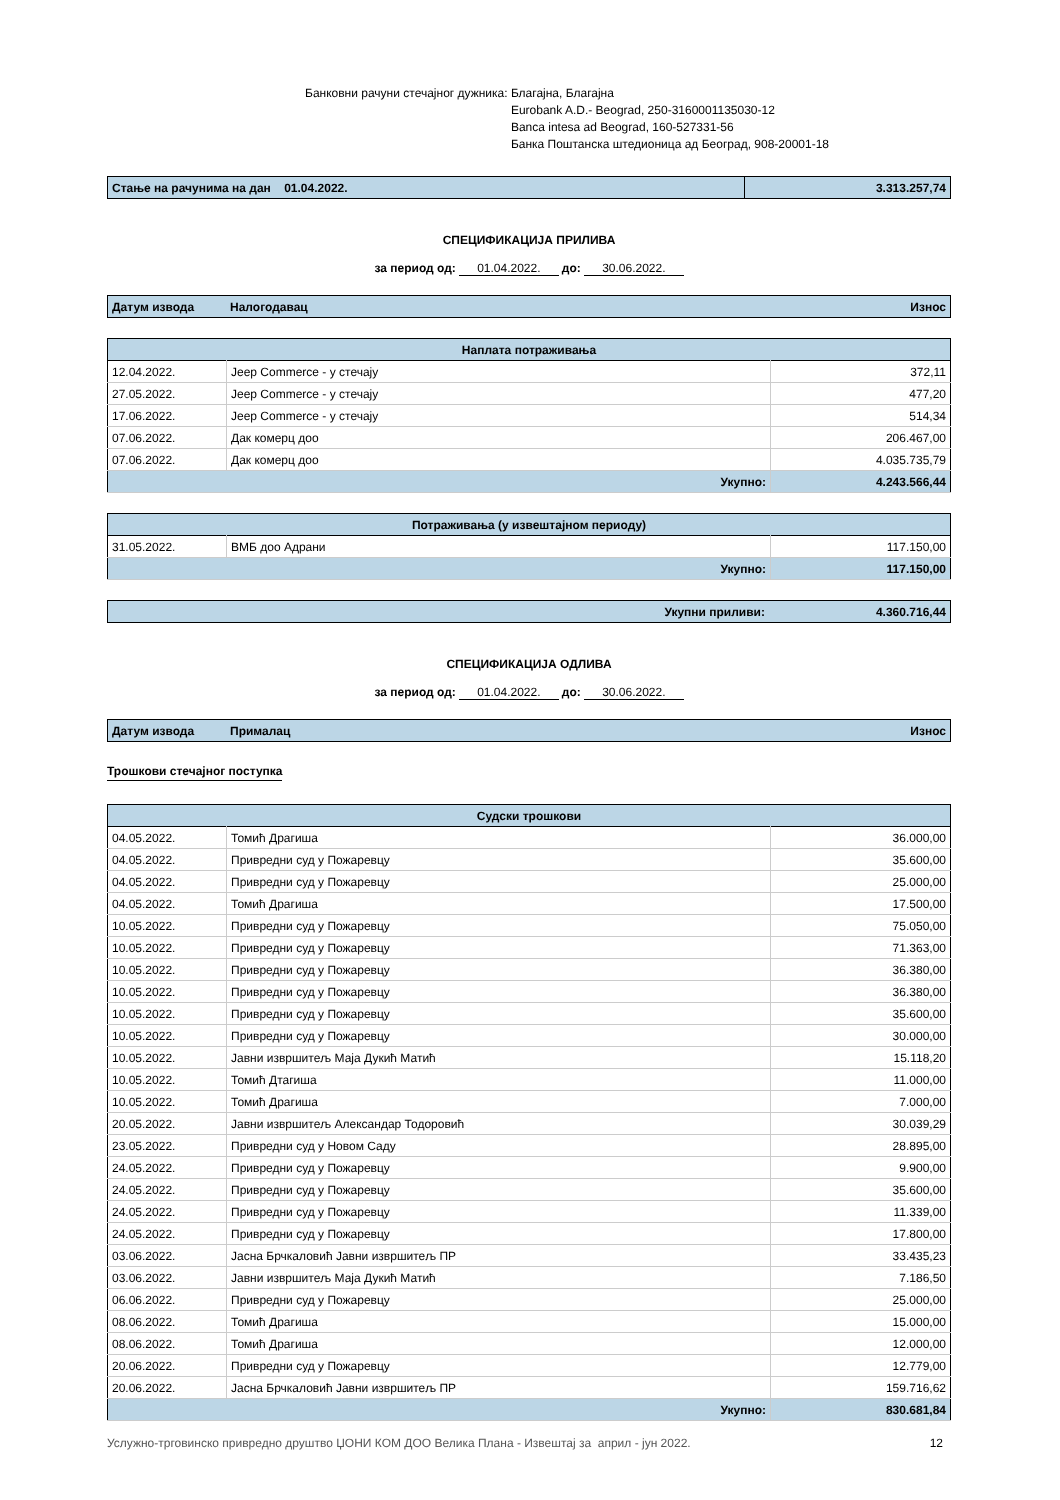Банковни рачуни стечајног дужника:
Благајна, Благајна
Eurobank A.D.- Beograd, 250-3160001135030-12
Banca intesa ad Beograd, 160-527331-56
Банка Поштанска штедионица ад Београд, 908-20001-18
| Стање на рачунима на дан 01.04.2022. | 3.313.257,74 |
СПЕЦИФИКАЦИЈА ПРИЛИВА
за период од: 01.04.2022. до: 30.06.2022.
| Датум извода | Налогодавац | Износ |
| Наплата потраживања | | |
| --- | --- | --- |
| 12.04.2022. | Jeep Commerce - у стечају | 372,11 |
| 27.05.2022. | Jeep Commerce - у стечају | 477,20 |
| 17.06.2022. | Jeep Commerce - у стечају | 514,34 |
| 07.06.2022. | Дак комерц доо | 206.467,00 |
| 07.06.2022. | Дак комерц доо | 4.035.735,79 |
| Укупно: | | 4.243.566,44 |
| Потраживања (у извештајном периоду) | | |
| --- | --- | --- |
| 31.05.2022. | ВМБ доо Адрани | 117.150,00 |
| Укупно: | | 117.150,00 |
| Укупни приливи: | 4.360.716,44 |
СПЕЦИФИКАЦИЈА ОДЛИВА
за период од: 01.04.2022. до: 30.06.2022.
| Датум извода | Прималац | Износ |
Трошкови стечајног поступка
| Судски трошкови | | |
| --- | --- | --- |
| 04.05.2022. | Томић Драгиша | 36.000,00 |
| 04.05.2022. | Привредни суд у Пожаревцу | 35.600,00 |
| 04.05.2022. | Привредни суд у Пожаревцу | 25.000,00 |
| 04.05.2022. | Томић Драгиша | 17.500,00 |
| 10.05.2022. | Привредни суд у Пожаревцу | 75.050,00 |
| 10.05.2022. | Привредни суд у Пожаревцу | 71.363,00 |
| 10.05.2022. | Привредни суд у Пожаревцу | 36.380,00 |
| 10.05.2022. | Привредни суд у Пожаревцу | 36.380,00 |
| 10.05.2022. | Привредни суд у Пожаревцу | 35.600,00 |
| 10.05.2022. | Привредни суд у Пожаревцу | 30.000,00 |
| 10.05.2022. | Јавни извршитељ Маја Дукић Матић | 15.118,20 |
| 10.05.2022. | Томић Дтагиша | 11.000,00 |
| 10.05.2022. | Томић Драгиша | 7.000,00 |
| 20.05.2022. | Јавни извршитељ Александар Тодоровић | 30.039,29 |
| 23.05.2022. | Привредни суд у Новом Саду | 28.895,00 |
| 24.05.2022. | Привредни суд у Пожаревцу | 9.900,00 |
| 24.05.2022. | Привредни суд у Пожаревцу | 35.600,00 |
| 24.05.2022. | Привредни суд у Пожаревцу | 11.339,00 |
| 24.05.2022. | Привредни суд у Пожаревцу | 17.800,00 |
| 03.06.2022. | Јасна Брчкаловић Јавни извршитељ ПР | 33.435,23 |
| 03.06.2022. | Јавни извршитељ Маја Дукић Матић | 7.186,50 |
| 06.06.2022. | Привредни суд у Пожаревцу | 25.000,00 |
| 08.06.2022. | Томић Драгиша | 15.000,00 |
| 08.06.2022. | Томић Драгиша | 12.000,00 |
| 20.06.2022. | Привредни суд у Пожаревцу | 12.779,00 |
| 20.06.2022. | Јасна Брчкаловић Јавни извршитељ ПР | 159.716,62 |
| Укупно: | | 830.681,84 |
Услужно-трговинско привредно друштво ЏОНИ КОМ ДОО Велика Плана - Извештај за април - јун 2022. 12